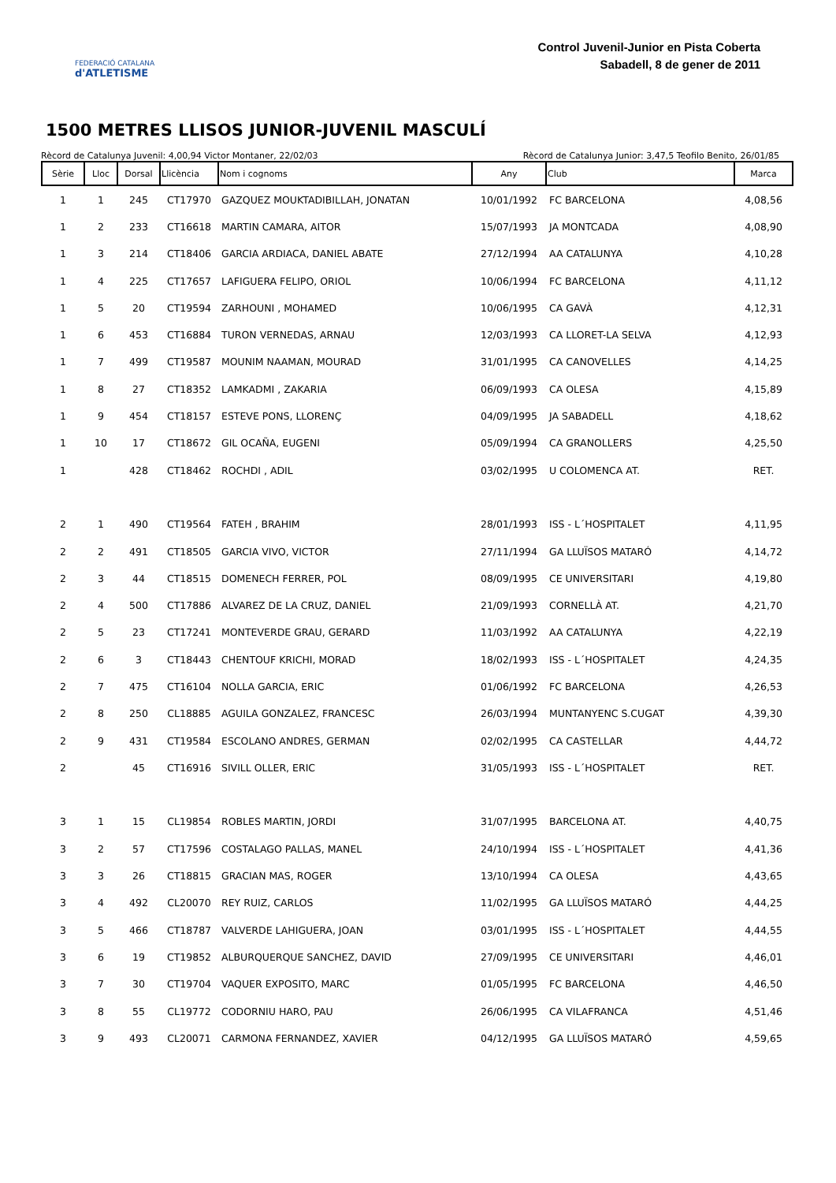FEDERACIÓ CATALANA
d'ATLETISME
Control Juvenil-Junior en Pista Coberta
Sabadell, 8 de gener de 2011
1500 METRES LLISOS JUNIOR-JUVENIL MASCULÍ
Rècord de Catalunya Juvenil: 4,00,94 Victor Montaner, 22/02/03 Rècord de Catalunya Junior: 3,47,5 Teofilo Benito, 26/01/85
| Sèrie | Lloc | Dorsal | Llicència | Nom i cognoms | Any | Club | Marca |
| --- | --- | --- | --- | --- | --- | --- | --- |
| 1 | 1 | 245 | CT17970 | GAZQUEZ MOUKTADIBILLAH, JONATAN | 10/01/1992 | FC BARCELONA | 4,08,56 |
| 1 | 2 | 233 | CT16618 | MARTIN CAMARA, AITOR | 15/07/1993 | JA MONTCADA | 4,08,90 |
| 1 | 3 | 214 | CT18406 | GARCIA ARDIACA, DANIEL ABATE | 27/12/1994 | AA CATALUNYA | 4,10,28 |
| 1 | 4 | 225 | CT17657 | LAFIGUERA FELIPO, ORIOL | 10/06/1994 | FC BARCELONA | 4,11,12 |
| 1 | 5 | 20 | CT19594 | ZARHOUNI , MOHAMED | 10/06/1995 | CA GAVÀ | 4,12,31 |
| 1 | 6 | 453 | CT16884 | TURON VERNEDAS, ARNAU | 12/03/1993 | CA LLORET-LA SELVA | 4,12,93 |
| 1 | 7 | 499 | CT19587 | MOUNIM NAAMAN, MOURAD | 31/01/1995 | CA CANOVELLES | 4,14,25 |
| 1 | 8 | 27 | CT18352 | LAMKADMI , ZAKARIA | 06/09/1993 | CA OLESA | 4,15,89 |
| 1 | 9 | 454 | CT18157 | ESTEVE PONS, LLORENÇ | 04/09/1995 | JA SABADELL | 4,18,62 |
| 1 | 10 | 17 | CT18672 | GIL OCAÑA, EUGENI | 05/09/1994 | CA GRANOLLERS | 4,25,50 |
| 1 | | 428 | CT18462 | ROCHDI , ADIL | 03/02/1995 | U COLOMENCA AT. | RET. |
| 2 | 1 | 490 | CT19564 | FATEH , BRAHIM | 28/01/1993 | ISS - L´HOSPITALET | 4,11,95 |
| 2 | 2 | 491 | CT18505 | GARCIA VIVO, VICTOR | 27/11/1994 | GA LLUÏSOS MATARÓ | 4,14,72 |
| 2 | 3 | 44 | CT18515 | DOMENECH FERRER, POL | 08/09/1995 | CE UNIVERSITARI | 4,19,80 |
| 2 | 4 | 500 | CT17886 | ALVAREZ DE LA CRUZ, DANIEL | 21/09/1993 | CORNELLÀ AT. | 4,21,70 |
| 2 | 5 | 23 | CT17241 | MONTEVERDE GRAU, GERARD | 11/03/1992 | AA CATALUNYA | 4,22,19 |
| 2 | 6 | 3 | CT18443 | CHENTOUF KRICHI, MORAD | 18/02/1993 | ISS - L´HOSPITALET | 4,24,35 |
| 2 | 7 | 475 | CT16104 | NOLLA GARCIA, ERIC | 01/06/1992 | FC BARCELONA | 4,26,53 |
| 2 | 8 | 250 | CL18885 | AGUILA GONZALEZ, FRANCESC | 26/03/1994 | MUNTANYENC S.CUGAT | 4,39,30 |
| 2 | 9 | 431 | CT19584 | ESCOLANO ANDRES, GERMAN | 02/02/1995 | CA CASTELLAR | 4,44,72 |
| 2 | | 45 | CT16916 | SIVILL OLLER, ERIC | 31/05/1993 | ISS - L´HOSPITALET | RET. |
| 3 | 1 | 15 | CL19854 | ROBLES MARTIN, JORDI | 31/07/1995 | BARCELONA AT. | 4,40,75 |
| 3 | 2 | 57 | CT17596 | COSTALAGO PALLAS, MANEL | 24/10/1994 | ISS - L´HOSPITALET | 4,41,36 |
| 3 | 3 | 26 | CT18815 | GRACIAN MAS, ROGER | 13/10/1994 | CA OLESA | 4,43,65 |
| 3 | 4 | 492 | CL20070 | REY RUIZ, CARLOS | 11/02/1995 | GA LLUÏSOS MATARÓ | 4,44,25 |
| 3 | 5 | 466 | CT18787 | VALVERDE LAHIGUERA, JOAN | 03/01/1995 | ISS - L´HOSPITALET | 4,44,55 |
| 3 | 6 | 19 | CT19852 | ALBURQUERQUE SANCHEZ, DAVID | 27/09/1995 | CE UNIVERSITARI | 4,46,01 |
| 3 | 7 | 30 | CT19704 | VAQUER EXPOSITO, MARC | 01/05/1995 | FC BARCELONA | 4,46,50 |
| 3 | 8 | 55 | CL19772 | CODORNIU HARO, PAU | 26/06/1995 | CA VILAFRANCA | 4,51,46 |
| 3 | 9 | 493 | CL20071 | CARMONA FERNANDEZ, XAVIER | 04/12/1995 | GA LLUÏSOS MATARÓ | 4,59,65 |